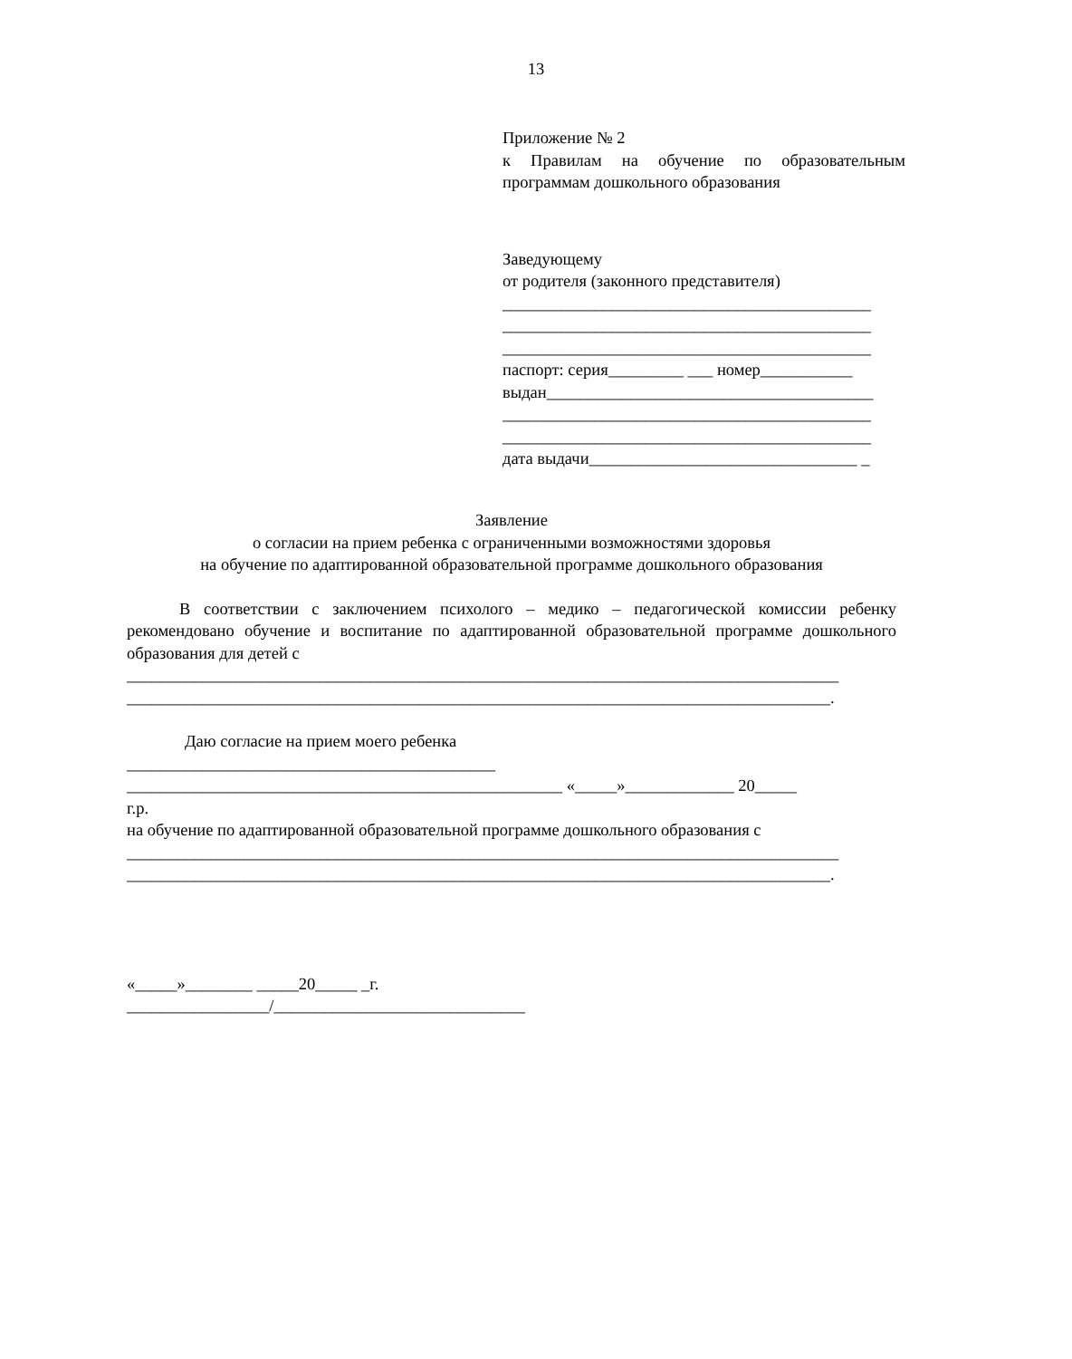13
Приложение № 2
к Правилам на обучение по образовательным программам дошкольного образования
Заведующему
от родителя (законного представителя)
____________________________________________
____________________________________________
____________________________________________
паспорт: серия_________ ___ номер___________
выдан_______________________________________
____________________________________________
____________________________________________
дата выдачи________________________________ _
Заявление
о согласии на прием ребенка с ограниченными возможностями здоровья
на обучение по адаптированной образовательной программе дошкольного образования
В соответствии с заключением психолого – медико – педагогической комиссии ребенку рекомендовано обучение и воспитание по адаптированной образовательной программе дошкольного образования для детей с
_____________________________________________________________________________________
____________________________________________________________________________________.
Даю согласие на прием моего ребенка
____________________________________________
____________________________________________________ «_____»_____________ 20_____
г.р.
на обучение по адаптированной образовательной программе дошкольного образования с
_____________________________________________________________________________________
____________________________________________________________________________________.
«_____»________ _____20_____ _г.
_________________/______________________________